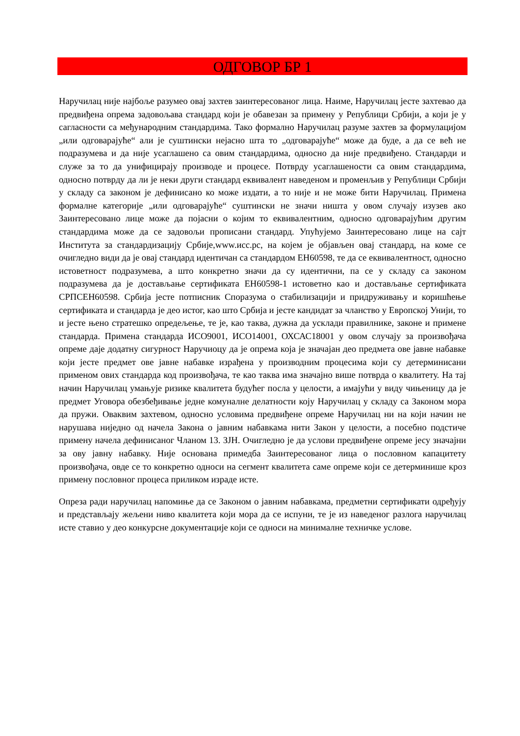ОДГОВОР БР 1
Наручилац није најбоље разумео овај захтев заинтересованог лица. Наиме, Наручилац јесте захтевао да предвиђена опрема задовољава стандард који је обавезан за примену у Републици Србији, а који је у сагласности са међународним стандардима. Тако формално Наручилац разуме захтев за формулацијом „или одговарајуће“ али је суштински нејасно шта то „одговарајуће“ може да буде, а да се већ не подразумева и да није усаглашено са овим стандардима, односно да није предвиђено. Стандарди и служе за то да унифицирају производе и процесе. Потврду усаглашености са овим стандардима, односно потврду да ли је неки други стандард еквивалент наведеном и променљив у Републици Србији у складу са законом је дефинисано ко може издати, а то није и не може бити Наручилац. Примена формалне категорије „или одговарајуће“ суштински не значи ништа у овом случају изузев ако Заинтересовано лице може да појасни о којим то еквивалентним, односно одговарајућим другим стандардима може да се задовољи прописани стандард. Упућујемо Заинтересовано лице на сајт Института за стандардизацију Србије,www.исс.рс, на којем је објављен овај стандард, на коме се очигледно види да је овај стандард идентичан са стандардом ЕН60598, те да се еквивалентност, односно истоветност подразумева, а што конкретно значи да су идентични, па се у складу са законом подразумева да је достављање сертификата ЕН60598-1 истоветно као и достављање сертификата СРПСЕН60598. Србија јесте потписник Споразума о стабилизацији и придруживању и коришћење сертификата и стандарда је део истог, као што Србија и јесте кандидат за чланство у Европској Унији, то и јесте њено стратешко опредељење, те је, као таква, дужна да усклади правилнике, законе и примене стандарда. Примена стандарда ИСО9001, ИСО14001, ОХСАС18001 у овом случају за произвођача опреме даје додатну сигурност Наручиоцу да је опрема која је значајан део предмета ове јавне набавке који јесте предмет ове јавне набавке израђена у производним процесима који су детерминисани применом ових стандарда код произвођача, те као таква има значајно више потврда о квалитету. На тај начин Наручилац умањује ризике квалитета будућег посла у целости, а имајући у виду чињеницу да је предмет Уговора обезбеђивање једне комуналне делатности коју Наручилац у складу са Законом мора да пружи. Оваквим захтевом, односно условима предвиђене опреме Наручилац ни на који начин не нарушава ниједно од начела Закона о јавним набавкама нити Закон у целости, а посебно подстиче примену начела дефинисаног Чланом 13. ЗЈН. Очигледно је да услови предвиђене опреме јесу значајни за ову јавну набавку. Није основана примедба Заинтересованог лица о пословном капацитету произвођача, овде се то конкретно односи на сегмент квалитета саме опреме који се детерминише кроз примену пословног процеса приликом израде исте.
Опреза ради наручилац напомиње да се Законом о јавним набавкама, предметни сертификати одређују и представљају жељени ниво квалитета који мора да се испуни, те је из наведеног разлога наручилац исте ставио у део конкурсне документације који се односи на минималне техничке услове.